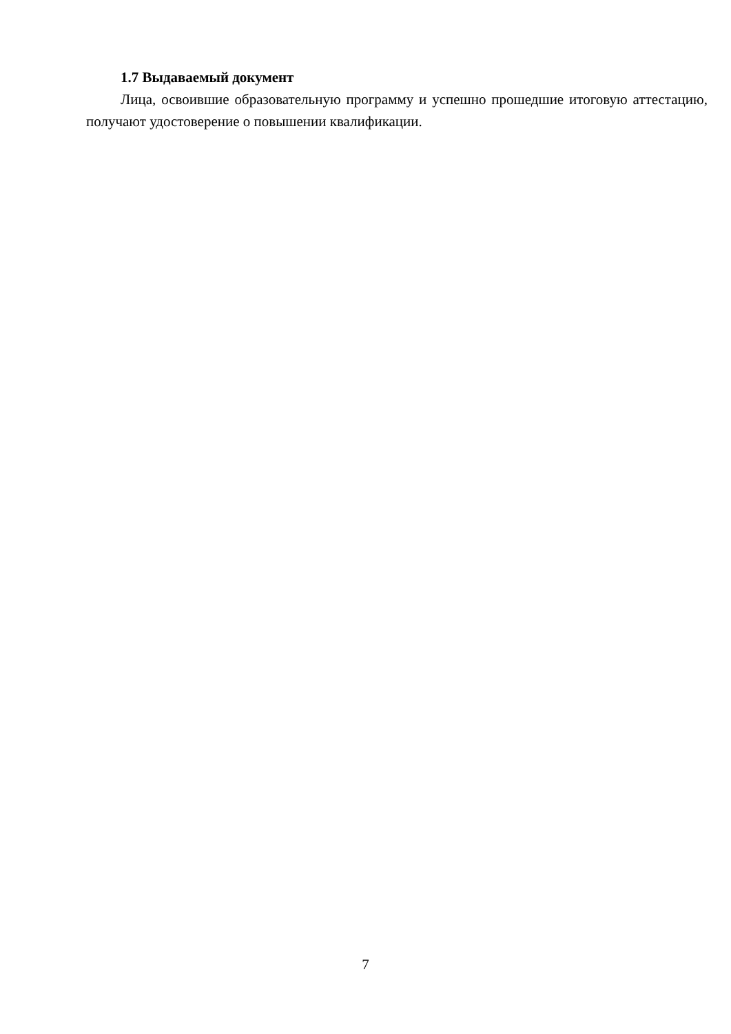1.7 Выдаваемый документ
Лица, освоившие образовательную программу и успешно прошедшие итоговую аттестацию, получают удостоверение о повышении квалификации.
7